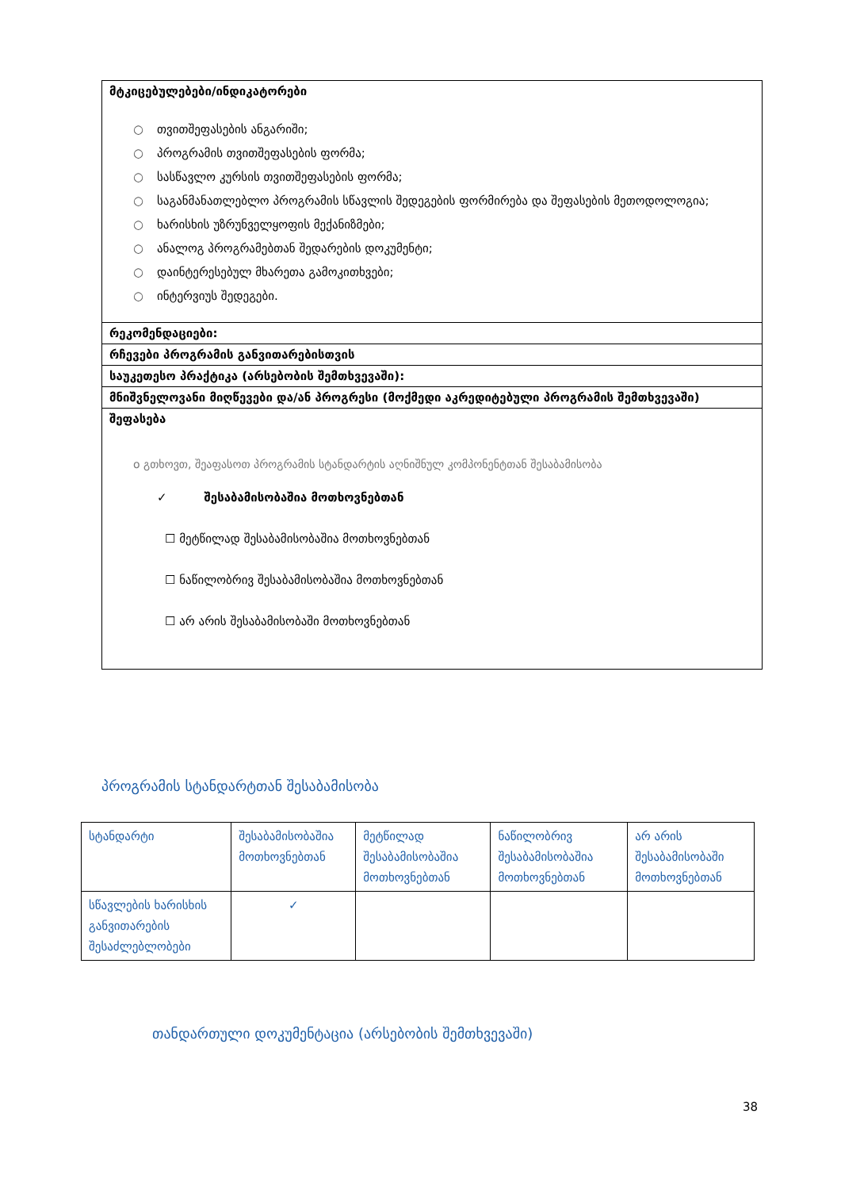| მტკიცებულებები/ინდიკატორები ○ თვითშეფასების ანგარიში; ○ პროგრამის თვითშეფასების ფორმა; ○ სასწავლო კურსის თვითშეფასების ფორმა; ○ საგანმანათლებლო პროგრამის სწავლის შედეგების ფორმირება და შეფასების მეთოდოლოგია; ○ ხარისხის უზრუნველყოფის მექანიზმები; ○ ანალოგ პროგრამებთან შედარების დოკუმენტი; ○ დაინტერესებულ მხარეთა გამოკითხვები; ○ ინტერვიუს შედეგები. |
| რეკომენდაციები: |
| რჩევები პროგრამის განვითარებისთვის |
| საუკეთესო პრაქტიკა (არსებობის შემთხვევაში): |
| მნიშვნელოვანი მიღწევები და/ან პროგრესი (მოქმედი აკრედიტებული პროგრამის შემთხვევაში) |
| შეფასება o გთხოვთ, შეაფასოთ პროგრამის სტანდარტის აღნიშნულ კომპონენტთან შესაბამისობა ✓ შესაბამისობაშია მოთხოვნებთან ☐ მეტწილად შესაბამისობაშია მოთხოვნებთან ☐ ნაწილობრივ შესაბამისობაშია მოთხოვნებთან ☐ არ არის შესაბამისობაში მოთხოვნებთან |
პროგრამის სტანდარტთან შესაბამისობა
| სტანდარტი | შესაბამისობაშია მოთხოვნებთან | მეტწილად შესაბამისობაშია მოთხოვნებთან | ნაწილობრივ შესაბამისობაშია მოთხოვნებთან | არ არის შესაბამისობაში მოთხოვნებთან |
| --- | --- | --- | --- | --- |
| სწავლების ხარისხის განვითარების შესაძლებლობები | ✓ | | | |
თანდართული დოკუმენტაცია (არსებობის შემთხვევაში)
38